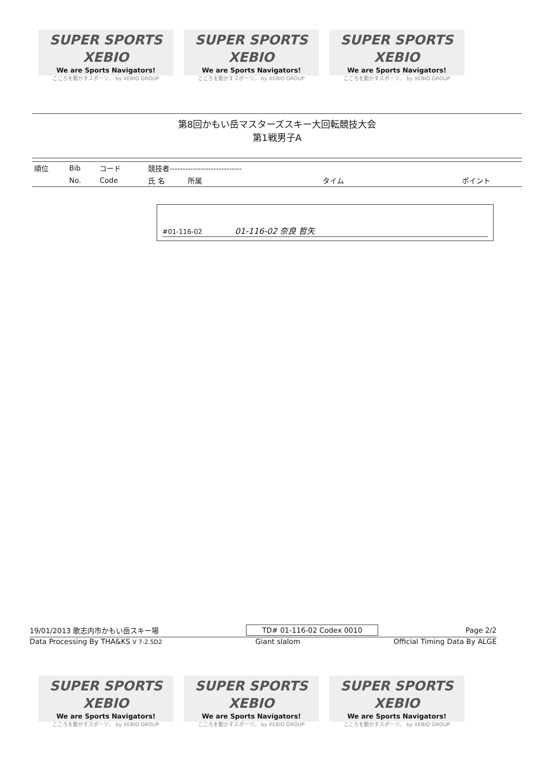SUPER SPORTS XEBIO
We are Sports Navigators!
こころを動かすスポーツ。 by XEBIO GROUP
SUPER SPORTS XEBIO
We are Sports Navigators!
こころを動かすスポーツ。 by XEBIO GROUP
SUPER SPORTS XEBIO
We are Sports Navigators!
こころを動かすスポーツ。 by XEBIO GROUP
第8回かもい岳マスターズスキー大回転競技大会
第1戦男子A
| 順位 | Bib | コード | 競技者---------------------------- | | | |
| --- | --- | --- | --- | --- | --- | --- |
| | No. | Code | 氏 名 | 所属 | タイム | ポイント |
#01-116-02 01-116-02 奈良 哲矢
19/01/2013 歌志内市かもい岳スキー場 TD# 01-116-02 Codex 0010 Page 2/2
Data Processing By THA&KS V 7-2.5D2 Giant slalom Official Timing Data By ALGE
SUPER SPORTS XEBIO
We are Sports Navigators!
こころを動かすスポーツ。 by XEBIO GROUP
SUPER SPORTS XEBIO
We are Sports Navigators!
こころを動かすスポーツ。 by XEBIO GROUP
SUPER SPORTS XEBIO
We are Sports Navigators!
こころを動かすスポーツ。 by XEBIO GROUP